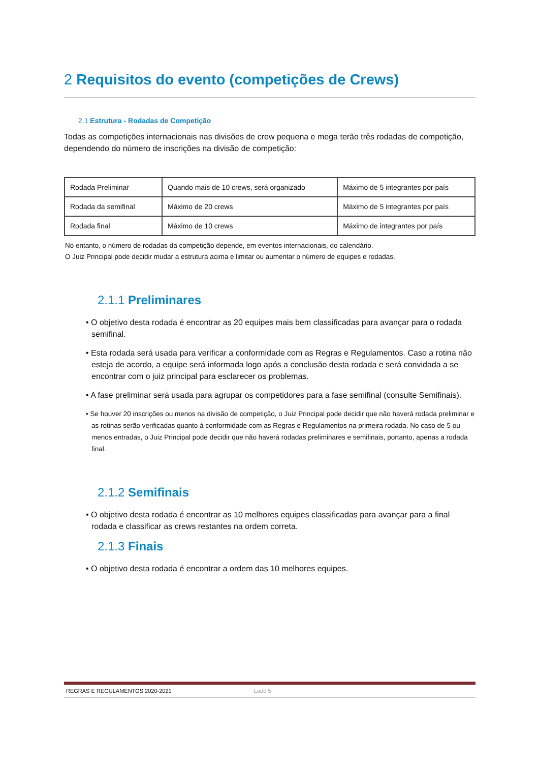2 Requisitos do evento (competições de Crews)
2.1 Estrutura - Rodadas de Competição
Todas as competições internacionais nas divisões de crew pequena e mega terão três rodadas de competição, dependendo do número de inscrições na divisão de competição:
| Rodada Preliminar | Quando mais de 10 crews, será organizado | Máximo de 5 integrantes por país |
| Rodada da semifinal | Máximo de 20 crews | Máximo de 5 integrantes por país |
| Rodada final | Máximo de 10 crews | Máximo de integrantes por país |
No entanto, o número de rodadas da competição depende, em eventos internacionais, do calendário.
O Juiz Principal pode decidir mudar a estrutura acima e limitar ou aumentar o número de equipes e rodadas.
2.1.1 Preliminares
• O objetivo desta rodada é encontrar as 20 equipes mais bem classificadas para avançar para o rodada semifinal.
• Esta rodada será usada para verificar a conformidade com as Regras e Regulamentos. Caso a rotina não esteja de acordo, a equipe será informada logo após a conclusão desta rodada e será convidada a se encontrar com o juiz principal para esclarecer os problemas.
• A fase preliminar será usada para agrupar os competidores para a fase semifinal (consulte Semifinais).
• Se houver 20 inscrições ou menos na divisão de competição, o Juiz Principal pode decidir que não haverá rodada preliminar e as rotinas serão verificadas quanto à conformidade com as Regras e Regulamentos na primeira rodada. No caso de 5 ou menos entradas, o Juiz Principal pode decidir que não haverá rodadas preliminares e semifinais, portanto, apenas a rodada final.
2.1.2 Semifinais
• O objetivo desta rodada é encontrar as 10 melhores equipes classificadas para avançar para a final rodada e classificar as crews restantes na ordem correta.
2.1.3 Finais
• O objetivo desta rodada é encontrar a ordem das 10 melhores equipes.
REGRAS E REGULAMENTOS 2020-2021 Lado 5